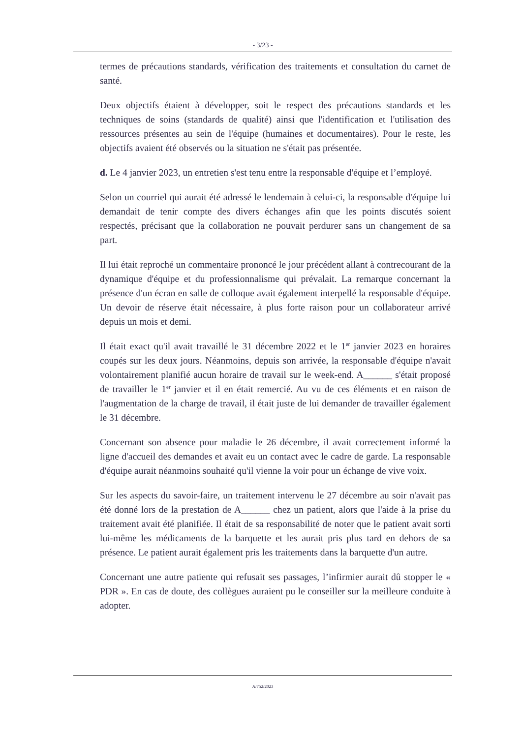- 3/23 -
termes de précautions standards, vérification des traitements et consultation du carnet de santé.
Deux objectifs étaient à développer, soit le respect des précautions standards et les techniques de soins (standards de qualité) ainsi que l'identification et l'utilisation des ressources présentes au sein de l'équipe (humaines et documentaires). Pour le reste, les objectifs avaient été observés ou la situation ne s'était pas présentée.
d. Le 4 janvier 2023, un entretien s'est tenu entre la responsable d'équipe et l’employé.
Selon un courriel qui aurait été adressé le lendemain à celui-ci, la responsable d'équipe lui demandait de tenir compte des divers échanges afin que les points discutés soient respectés, précisant que la collaboration ne pouvait perdurer sans un changement de sa part.
Il lui était reproché un commentaire prononcé le jour précédent allant à contrecourant de la dynamique d'équipe et du professionnalisme qui prévalait. La remarque concernant la présence d'un écran en salle de colloque avait également interpellé la responsable d'équipe. Un devoir de réserve était nécessaire, à plus forte raison pour un collaborateur arrivé depuis un mois et demi.
Il était exact qu'il avait travaillé le 31 décembre 2022 et le 1<sup>er</sup> janvier 2023 en horaires coupés sur les deux jours. Néanmoins, depuis son arrivée, la responsable d'équipe n'avait volontairement planifié aucun horaire de travail sur le week-end. A______ s'était proposé de travailler le 1<sup>er</sup> janvier et il en était remercié. Au vu de ces éléments et en raison de l'augmentation de la charge de travail, il était juste de lui demander de travailler également le 31 décembre.
Concernant son absence pour maladie le 26 décembre, il avait correctement informé la ligne d'accueil des demandes et avait eu un contact avec le cadre de garde. La responsable d'équipe aurait néanmoins souhaité qu'il vienne la voir pour un échange de vive voix.
Sur les aspects du savoir-faire, un traitement intervenu le 27 décembre au soir n'avait pas été donné lors de la prestation de A______ chez un patient, alors que l'aide à la prise du traitement avait été planifiée. Il était de sa responsabilité de noter que le patient avait sorti lui-même les médicaments de la barquette et les aurait pris plus tard en dehors de sa présence. Le patient aurait également pris les traitements dans la barquette d'un autre.
Concernant une autre patiente qui refusait ses passages, l’infirmier aurait dû stopper le « PDR ». En cas de doute, des collègues auraient pu le conseiller sur la meilleure conduite à adopter.
A/752/2023